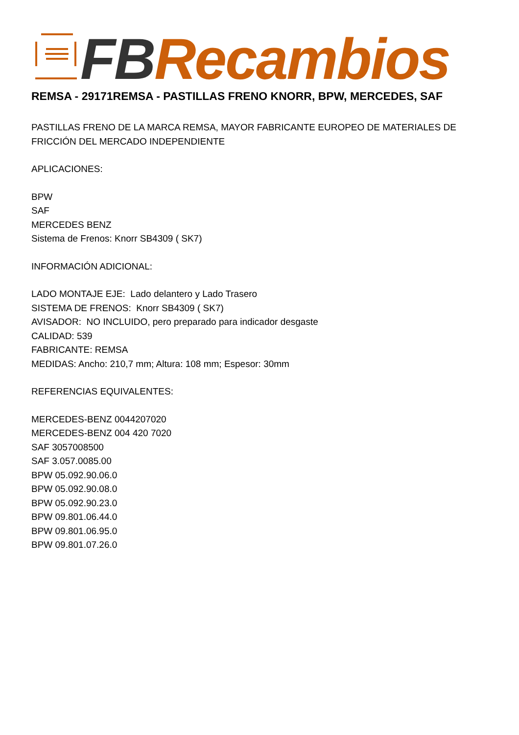FB Recambios
REMSA - 29171REMSA - PASTILLAS FRENO KNORR, BPW, MERCEDES, SAF
PASTILLAS FRENO DE LA MARCA REMSA, MAYOR FABRICANTE EUROPEO DE MATERIALES DE
FRICCIÓN DEL MERCADO INDEPENDIENTE
APLICACIONES:
BPW
SAF
MERCEDES BENZ
Sistema de Frenos: Knorr SB4309 ( SK7)
INFORMACIÓN ADICIONAL:
LADO MONTAJE EJE: Lado delantero y Lado Trasero
SISTEMA DE FRENOS: Knorr SB4309 ( SK7)
AVISADOR: NO INCLUIDO, pero preparado para indicador desgaste
CALIDAD: 539
FABRICANTE: REMSA
MEDIDAS: Ancho: 210,7 mm; Altura: 108 mm; Espesor: 30mm
REFERENCIAS EQUIVALENTES:
MERCEDES-BENZ 0044207020
MERCEDES-BENZ 004 420 7020
SAF 3057008500
SAF 3.057.0085.00
BPW 05.092.90.06.0
BPW 05.092.90.08.0
BPW 05.092.90.23.0
BPW 09.801.06.44.0
BPW 09.801.06.95.0
BPW 09.801.07.26.0